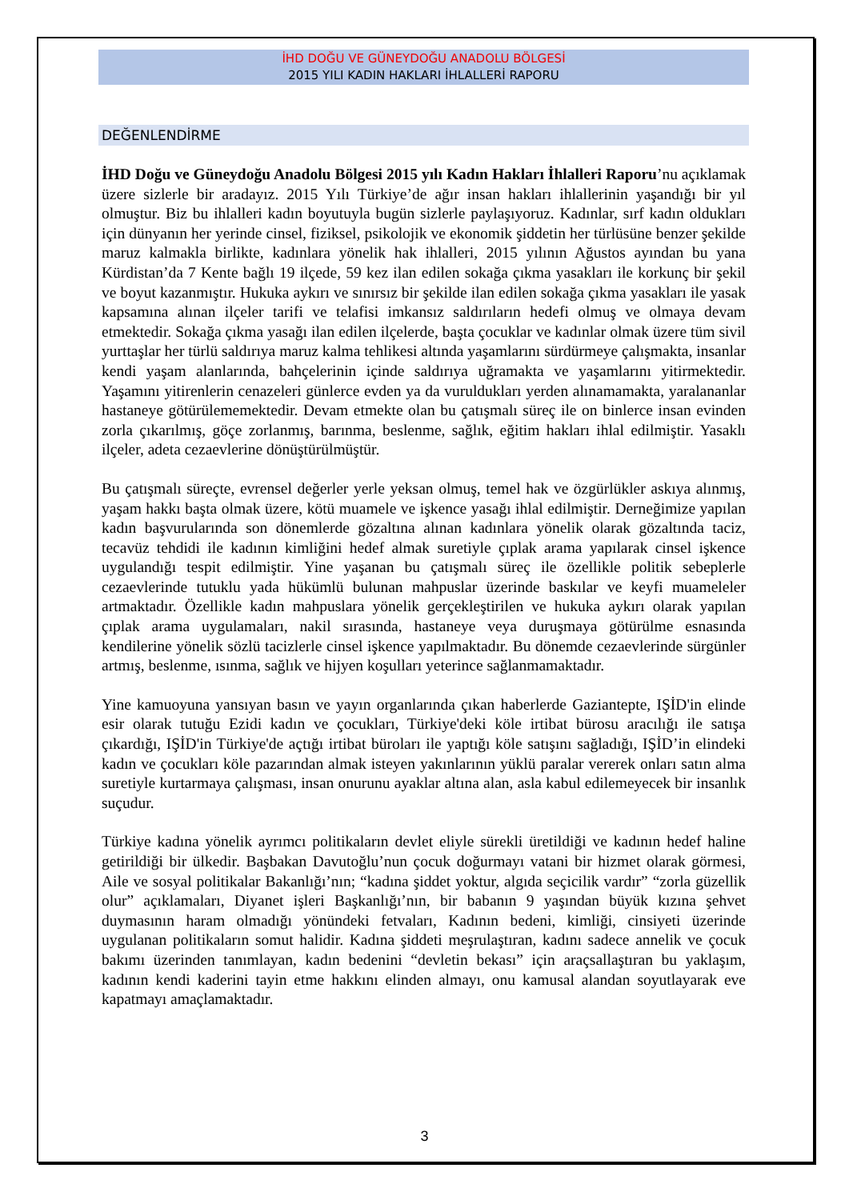İHD DOĞU VE GÜNEYDOĞU ANADOLU BÖLGESİ
2015 YILI KADIN HAKLARI İHLALLERİ RAPORU
DEĞENLENDİRME
İHD Doğu ve Güneydoğu Anadolu Bölgesi 2015 yılı Kadın Hakları İhlalleri Raporu’nu açıklamak üzere sizlerle bir aradayız. 2015 Yılı Türkiye’de ağır insan hakları ihlallerinin yaşandığı bir yıl olmuştur. Biz bu ihlalleri kadın boyutuyla bugün sizlerle paylaşıyoruz. Kadınlar, sırf kadın oldukları için dünyanın her yerinde cinsel, fiziksel, psikolojik ve ekonomik şiddetin her türlüsüne benzer şekilde maruz kalmakla birlikte, kadınlara yönelik hak ihlalleri, 2015 yılının Ağustos ayından bu yana Kürdistan’da 7 Kente bağlı 19 ilçede, 59 kez ilan edilen sokağa çıkma yasakları ile korkunç bir şekil ve boyut kazanmıştır. Hukuka aykırı ve sınırsız bir şekilde ilan edilen sokağa çıkma yasakları ile yasak kapsamına alınan ilçeler tarifi ve telafisi imkansız saldırıların hedefi olmuş ve olmaya devam etmektedir. Sokağa çıkma yasağı ilan edilen ilçelerde, başta çocuklar ve kadınlar olmak üzere tüm sivil yurttaşlar her türlü saldırıya maruz kalma tehlikesi altında yaşamlarını sürdürmeye çalışmakta, insanlar kendi yaşam alanlarında, bahçelerinin içinde saldırıya uğramakta ve yaşamlarını yitirmektedir. Yaşamını yitirenlerin cenazeleri günlerce evden ya da vuruldukları yerden alınamamakta, yaralananlar hastaneye götürülememektedir. Devam etmekte olan bu çatışmalı süreç ile on binlerce insan evinden zorla çıkarılmış, göçe zorlanmış, barınma, beslenme, sağlık, eğitim hakları ihlal edilmiştir. Yasaklı ilçeler, adeta cezaevlerine dönüştürülmüştür.
Bu çatışmalı süreçte, evrensel değerler yerle yeksan olmuş, temel hak ve özgürlükler askıya alınmış, yaşam hakkı başta olmak üzere, kötü muamele ve işkence yasağı ihlal edilmiştir. Derneğimize yapılan kadın başvurularında son dönemlerde gözaltına alınan kadınlara yönelik olarak gözaltında taciz, tecavüz tehdidi ile kadının kimliğini hedef almak suretiyle çıplak arama yapılarak cinsel işkence uygulandığı tespit edilmiştir. Yine yaşanan bu çatışmalı süreç ile özellikle politik sebeplerle cezaevlerinde tutuklu yada hükümlü bulunan mahpuslar üzerinde baskılar ve keyfi muameleler artmaktadır. Özellikle kadın mahpuslara yönelik gerçekleştirilen ve hukuka aykırı olarak yapılan çıplak arama uygulamaları, nakil sırasında, hastaneye veya duruşmaya götürülme esnasında kendilerine yönelik sözlü tacizlerle cinsel işkence yapılmaktadır. Bu dönemde cezaevlerinde sürgünler artmış, beslenme, ısınma, sağlık ve hijyen koşulları yeterince sağlanmamaktadır.
Yine kamuoyuna yansıyan basın ve yayın organlarında çıkan haberlerde Gaziantepte, IŞİD'in elinde esir olarak tutuğu Ezidi kadın ve çocukları, Türkiye'deki köle irtibat bürosu aracılığı ile satışa çıkardığı, IŞİD'in Türkiye'de açtığı irtibat büroları ile yaptığı köle satışını sağladığı, IŞİD’in elindeki kadın ve çocukları köle pazarından almak isteyen yakınlarının yüklü paralar vererek onları satın alma suretiyle kurtarmaya çalışması, insan onurunu ayaklar altına alan, asla kabul edilemeyecek bir insanlık suçudur.
Türkiye kadına yönelik ayrımcı politikaların devlet eliyle sürekli üretildiği ve kadının hedef haline getirildiği bir ülkedir. Başbakan Davutoğlu’nun çocuk doğurmayı vatani bir hizmet olarak görmesi, Aile ve sosyal politikalar Bakanlığı’nın; “kadına şiddet yoktur, algıda seçicilik vardır” “zorla güzellik olur” açıklamaları, Diyanet işleri Başkanlığı’nın, bir babanın 9 yaşından büyük kızına şehvet duymasının haram olmadığı yönündeki fetvaları, Kadının bedeni, kimliği, cinsiyeti üzerinde uygulanan politikaların somut halidir. Kadına şiddeti meşrulaştıran, kadını sadece annelik ve çocuk bakımı üzerinden tanımlayan, kadın bedenini “devletin bekası” için araçsallaştıran bu yaklaşım, kadının kendi kaderini tayin etme hakkını elinden almayı, onu kamusal alandan soyutlayarak eve kapatmayı amaçlamaktadır.
3